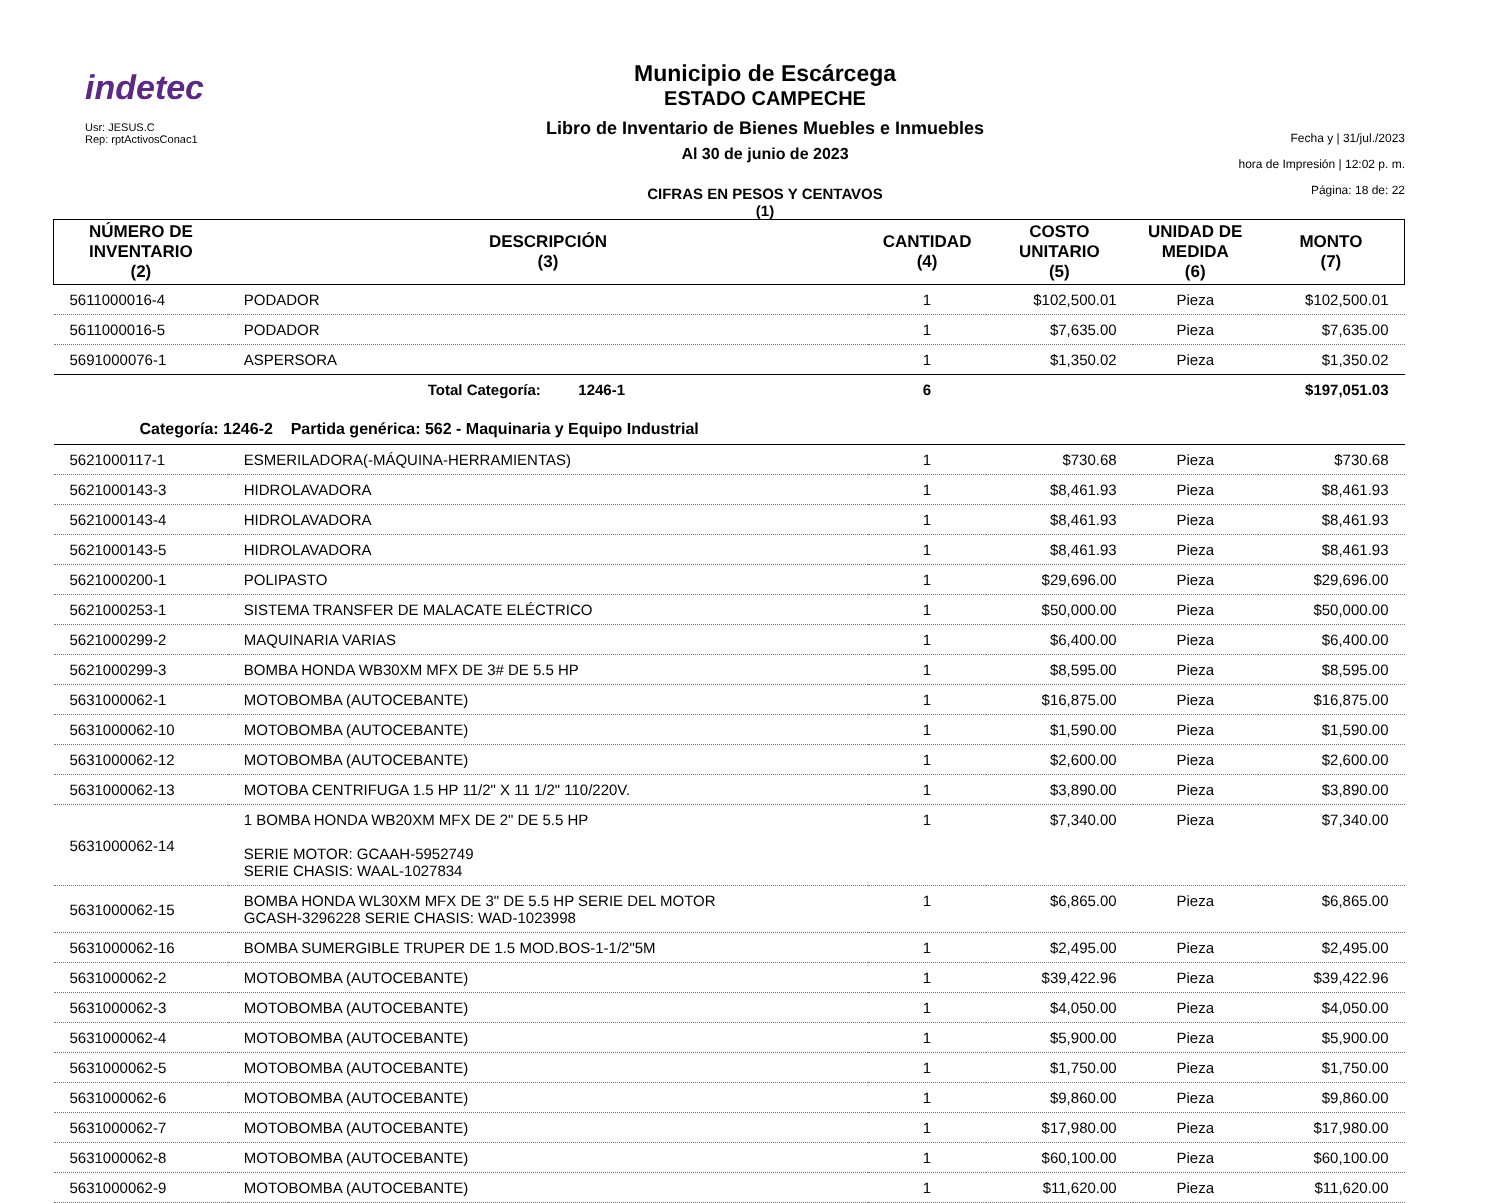indetec
Usr: JESUS.C
Rep: rptActivosConac1
Municipio de Escárcega
ESTADO CAMPECHE
Libro de Inventario de Bienes Muebles e Inmuebles
Al 30 de junio de 2023
CIFRAS EN PESOS Y CENTAVOS
(1)
Fecha y | 31/jul./2023
hora de Impresión | 12:02 p. m.
Página: 18 de: 22
| NÚMERO DE INVENTARIO (2) | DESCRIPCIÓN (3) | CANTIDAD (4) | COSTO UNITARIO (5) | UNIDAD DE MEDIDA (6) | MONTO (7) |
| --- | --- | --- | --- | --- | --- |
| 5611000016-4 | PODADOR | 1 | $102,500.01 | Pieza | $102,500.01 |
| 5611000016-5 | PODADOR | 1 | $7,635.00 | Pieza | $7,635.00 |
| 5691000076-1 | ASPERSORA | 1 | $1,350.02 | Pieza | $1,350.02 |
| | Total Categoría: 1246-1 | 6 | | | $197,051.03 |
| Categoría: 1246-2 Partida genérica: 562 - Maquinaria y Equipo Industrial | | | | | |
| 5621000117-1 | ESMERILADORA(-MÁQUINA-HERRAMIENTAS) | 1 | $730.68 | Pieza | $730.68 |
| 5621000143-3 | HIDROLAVADORA | 1 | $8,461.93 | Pieza | $8,461.93 |
| 5621000143-4 | HIDROLAVADORA | 1 | $8,461.93 | Pieza | $8,461.93 |
| 5621000143-5 | HIDROLAVADORA | 1 | $8,461.93 | Pieza | $8,461.93 |
| 5621000200-1 | POLIPASTO | 1 | $29,696.00 | Pieza | $29,696.00 |
| 5621000253-1 | SISTEMA TRANSFER DE MALACATE ELÉCTRICO | 1 | $50,000.00 | Pieza | $50,000.00 |
| 5621000299-2 | MAQUINARIA VARIAS | 1 | $6,400.00 | Pieza | $6,400.00 |
| 5621000299-3 | BOMBA HONDA WB30XM MFX DE 3# DE 5.5 HP | 1 | $8,595.00 | Pieza | $8,595.00 |
| 5631000062-1 | MOTOBOMBA (AUTOCEBANTE) | 1 | $16,875.00 | Pieza | $16,875.00 |
| 5631000062-10 | MOTOBOMBA (AUTOCEBANTE) | 1 | $1,590.00 | Pieza | $1,590.00 |
| 5631000062-12 | MOTOBOMBA (AUTOCEBANTE) | 1 | $2,600.00 | Pieza | $2,600.00 |
| 5631000062-13 | MOTOBA CENTRIFUGA 1.5 HP 11/2" X 11 1/2" 110/220V. | 1 | $3,890.00 | Pieza | $3,890.00 |
| 5631000062-14 | 1 BOMBA HONDA WB20XM MFX DE 2" DE 5.5 HP SERIE MOTOR: GCAAH-5952749 SERIE CHASIS: WAAL-1027834 | 1 | $7,340.00 | Pieza | $7,340.00 |
| 5631000062-15 | BOMBA HONDA WL30XM MFX DE 3" DE 5.5 HP SERIE DEL MOTOR GCASH-3296228 SERIE CHASIS: WAD-1023998 | 1 | $6,865.00 | Pieza | $6,865.00 |
| 5631000062-16 | BOMBA SUMERGIBLE TRUPER DE 1.5 MOD.BOS-1-1/2"5M | 1 | $2,495.00 | Pieza | $2,495.00 |
| 5631000062-2 | MOTOBOMBA (AUTOCEBANTE) | 1 | $39,422.96 | Pieza | $39,422.96 |
| 5631000062-3 | MOTOBOMBA (AUTOCEBANTE) | 1 | $4,050.00 | Pieza | $4,050.00 |
| 5631000062-4 | MOTOBOMBA (AUTOCEBANTE) | 1 | $5,900.00 | Pieza | $5,900.00 |
| 5631000062-5 | MOTOBOMBA (AUTOCEBANTE) | 1 | $1,750.00 | Pieza | $1,750.00 |
| 5631000062-6 | MOTOBOMBA (AUTOCEBANTE) | 1 | $9,860.00 | Pieza | $9,860.00 |
| 5631000062-7 | MOTOBOMBA (AUTOCEBANTE) | 1 | $17,980.00 | Pieza | $17,980.00 |
| 5631000062-8 | MOTOBOMBA (AUTOCEBANTE) | 1 | $60,100.00 | Pieza | $60,100.00 |
| 5631000062-9 | MOTOBOMBA (AUTOCEBANTE) | 1 | $11,620.00 | Pieza | $11,620.00 |